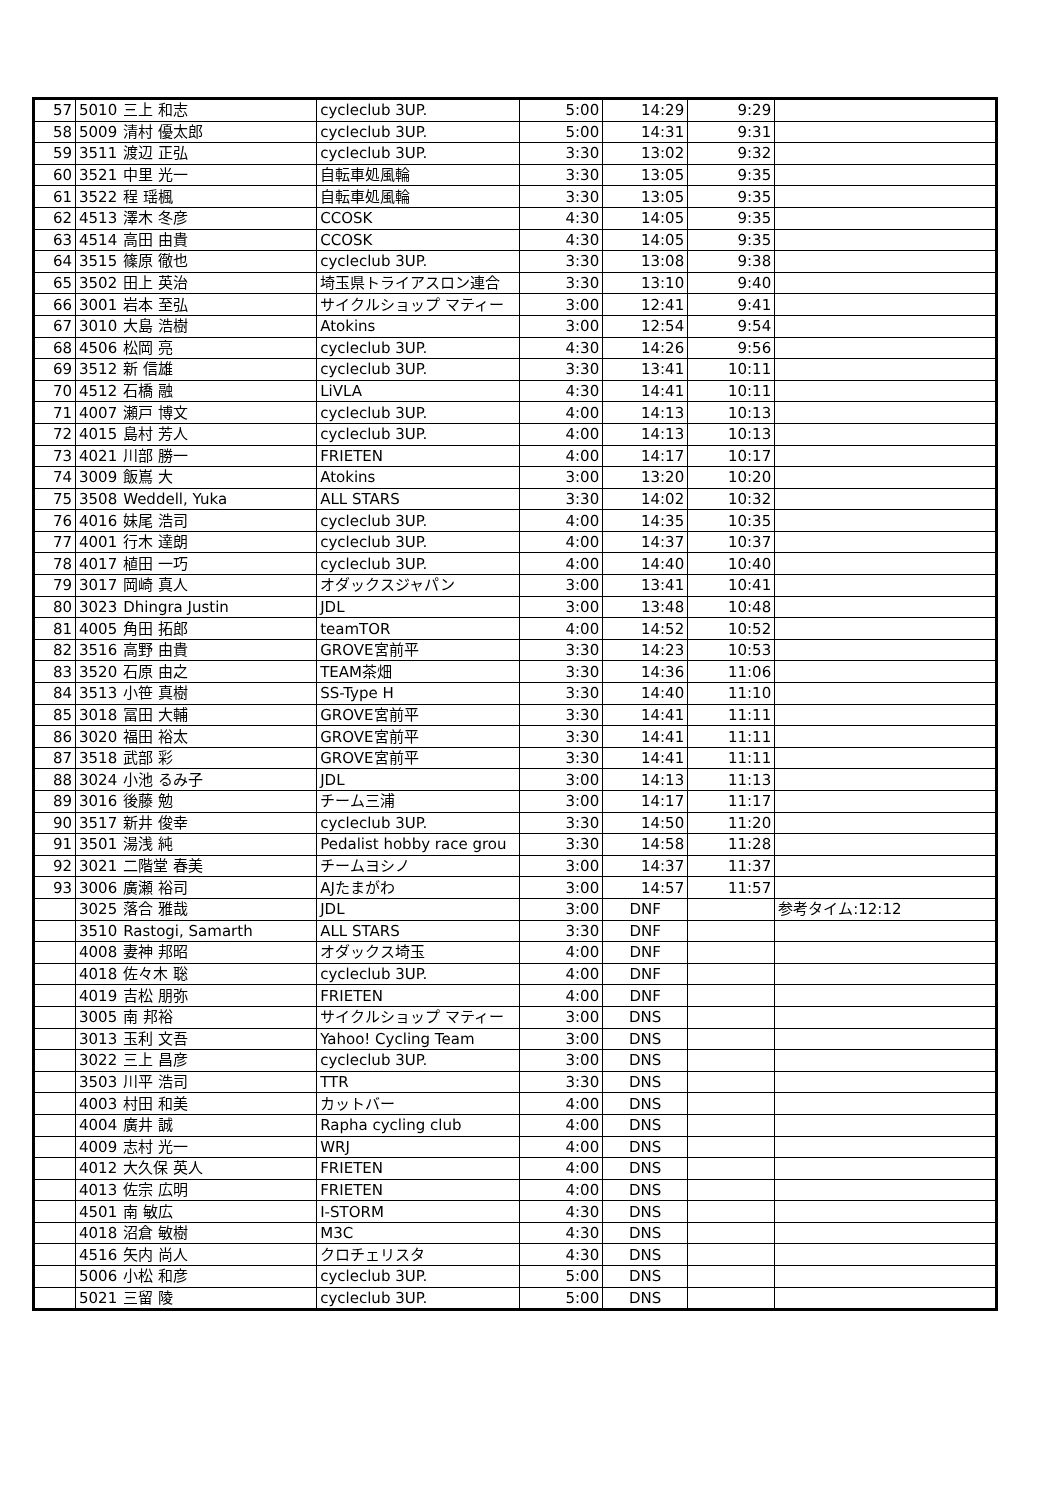| 57 | 5010 | 三上 和志 | cycleclub 3UP. | 5:00 | 14:29 | 9:29 | |
| 58 | 5009 | 清村 優太郎 | cycleclub 3UP. | 5:00 | 14:31 | 9:31 | |
| 59 | 3511 | 渡辺 正弘 | cycleclub 3UP. | 3:30 | 13:02 | 9:32 | |
| 60 | 3521 | 中里 光一 | 自転車処風輪 | 3:30 | 13:05 | 9:35 | |
| 61 | 3522 | 程 瑶楓 | 自転車処風輪 | 3:30 | 13:05 | 9:35 | |
| 62 | 4513 | 澤木 冬彦 | CCOSK | 4:30 | 14:05 | 9:35 | |
| 63 | 4514 | 高田 由貴 | CCOSK | 4:30 | 14:05 | 9:35 | |
| 64 | 3515 | 篠原 徹也 | cycleclub 3UP. | 3:30 | 13:08 | 9:38 | |
| 65 | 3502 | 田上 英治 | 埼玉県トライアスロン連合 | 3:30 | 13:10 | 9:40 | |
| 66 | 3001 | 岩本 至弘 | サイクルショップ マティー | 3:00 | 12:41 | 9:41 | |
| 67 | 3010 | 大島 浩樹 | Atokins | 3:00 | 12:54 | 9:54 | |
| 68 | 4506 | 松岡 亮 | cycleclub 3UP. | 4:30 | 14:26 | 9:56 | |
| 69 | 3512 | 新 信雄 | cycleclub 3UP. | 3:30 | 13:41 | 10:11 | |
| 70 | 4512 | 石橋 融 | LiVLA | 4:30 | 14:41 | 10:11 | |
| 71 | 4007 | 瀬戸 博文 | cycleclub 3UP. | 4:00 | 14:13 | 10:13 | |
| 72 | 4015 | 島村 芳人 | cycleclub 3UP. | 4:00 | 14:13 | 10:13 | |
| 73 | 4021 | 川部 勝一 | FRIETEN | 4:00 | 14:17 | 10:17 | |
| 74 | 3009 | 飯嶌 大 | Atokins | 3:00 | 13:20 | 10:20 | |
| 75 | 3508 | Weddell, Yuka | ALL STARS | 3:30 | 14:02 | 10:32 | |
| 76 | 4016 | 妹尾 浩司 | cycleclub 3UP. | 4:00 | 14:35 | 10:35 | |
| 77 | 4001 | 行木 達朗 | cycleclub 3UP. | 4:00 | 14:37 | 10:37 | |
| 78 | 4017 | 植田 一巧 | cycleclub 3UP. | 4:00 | 14:40 | 10:40 | |
| 79 | 3017 | 岡崎 真人 | オダックスジャパン | 3:00 | 13:41 | 10:41 | |
| 80 | 3023 | Dhingra Justin | JDL | 3:00 | 13:48 | 10:48 | |
| 81 | 4005 | 角田 拓郎 | teamTOR | 4:00 | 14:52 | 10:52 | |
| 82 | 3516 | 高野 由貴 | GROVE宮前平 | 3:30 | 14:23 | 10:53 | |
| 83 | 3520 | 石原 由之 | TEAM茶畑 | 3:30 | 14:36 | 11:06 | |
| 84 | 3513 | 小笹 真樹 | SS-Type H | 3:30 | 14:40 | 11:10 | |
| 85 | 3018 | 冨田 大輔 | GROVE宮前平 | 3:30 | 14:41 | 11:11 | |
| 86 | 3020 | 福田 裕太 | GROVE宮前平 | 3:30 | 14:41 | 11:11 | |
| 87 | 3518 | 武部 彩 | GROVE宮前平 | 3:30 | 14:41 | 11:11 | |
| 88 | 3024 | 小池 るみ子 | JDL | 3:00 | 14:13 | 11:13 | |
| 89 | 3016 | 後藤 勉 | チーム三浦 | 3:00 | 14:17 | 11:17 | |
| 90 | 3517 | 新井 俊幸 | cycleclub 3UP. | 3:30 | 14:50 | 11:20 | |
| 91 | 3501 | 湯浅 純 | Pedalist hobby race grou | 3:30 | 14:58 | 11:28 | |
| 92 | 3021 | 二階堂 春美 | チームヨシノ | 3:00 | 14:37 | 11:37 | |
| 93 | 3006 | 廣瀬 裕司 | AJたまがわ | 3:00 | 14:57 | 11:57 | |
| | 3025 | 落合 雅哉 | JDL | 3:00 | DNF | | 参考タイム:12:12 |
| | 3510 | Rastogi, Samarth | ALL STARS | 3:30 | DNF | | |
| | 4008 | 妻神 邦昭 | オダックス埼玉 | 4:00 | DNF | | |
| | 4018 | 佐々木 聡 | cycleclub 3UP. | 4:00 | DNF | | |
| | 4019 | 吉松 朋弥 | FRIETEN | 4:00 | DNF | | |
| | 3005 | 南 邦裕 | サイクルショップ マティー | 3:00 | DNS | | |
| | 3013 | 玉利 文吾 | Yahoo! Cycling Team | 3:00 | DNS | | |
| | 3022 | 三上 昌彦 | cycleclub 3UP. | 3:00 | DNS | | |
| | 3503 | 川平 浩司 | TTR | 3:30 | DNS | | |
| | 4003 | 村田 和美 | カットバー | 4:00 | DNS | | |
| | 4004 | 廣井 誠 | Rapha cycling club | 4:00 | DNS | | |
| | 4009 | 志村 光一 | WRJ | 4:00 | DNS | | |
| | 4012 | 大久保 英人 | FRIETEN | 4:00 | DNS | | |
| | 4013 | 佐宗 広明 | FRIETEN | 4:00 | DNS | | |
| | 4501 | 南 敏広 | I-STORM | 4:30 | DNS | | |
| | 4018 | 沼倉 敏樹 | M3C | 4:30 | DNS | | |
| | 4516 | 矢内 尚人 | クロチェリスタ | 4:30 | DNS | | |
| | 5006 | 小松 和彦 | cycleclub 3UP. | 5:00 | DNS | | |
| | 5021 | 三留 陵 | cycleclub 3UP. | 5:00 | DNS | | |